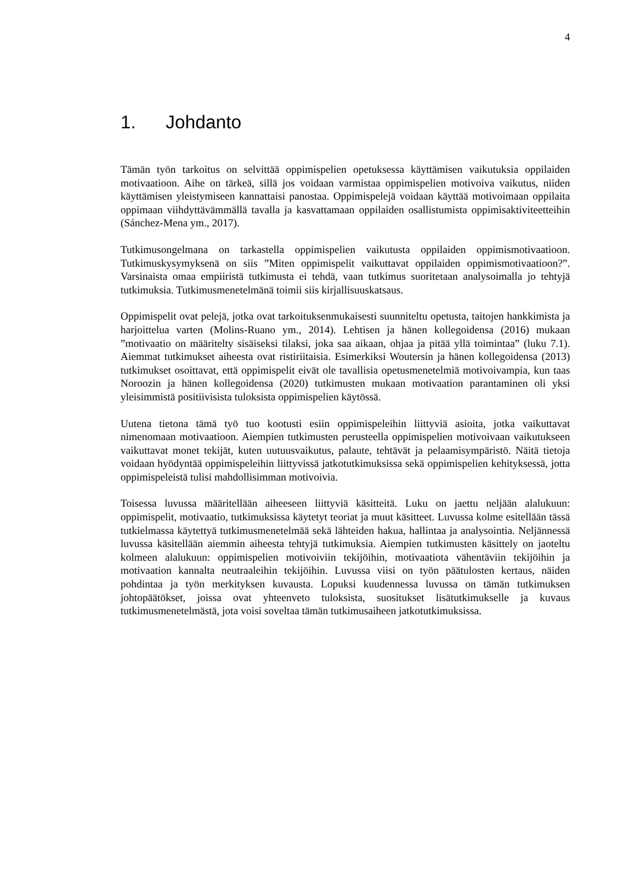4
1. Johdanto
Tämän työn tarkoitus on selvittää oppimispelien opetuksessa käyttämisen vaikutuksia oppilaiden motivaatioon. Aihe on tärkeä, sillä jos voidaan varmistaa oppimispelien motivoiva vaikutus, niiden käyttämisen yleistymiseen kannattaisi panostaa. Oppimispelejä voidaan käyttää motivoimaan oppilaita oppimaan viihdyttävämmällä tavalla ja kasvattamaan oppilaiden osallistumista oppimisaktiviteetteihin (Sánchez-Mena ym., 2017).
Tutkimusongelmana on tarkastella oppimispelien vaikutusta oppilaiden oppimismotivaatioon. Tutkimuskysymyksenä on siis ”Miten oppimispelit vaikuttavat oppilaiden oppimismotivaatioon?”. Varsinaista omaa empiiristä tutkimusta ei tehdä, vaan tutkimus suoritetaan analysoimalla jo tehtyjä tutkimuksia. Tutkimusmenetelmänä toimii siis kirjallisuuskatsaus.
Oppimispelit ovat pelejä, jotka ovat tarkoituksenmukaisesti suunniteltu opetusta, taitojen hankkimista ja harjoittelua varten (Molins-Ruano ym., 2014). Lehtisen ja hänen kollegoidensa (2016) mukaan ”motivaatio on määritelty sisäiseksi tilaksi, joka saa aikaan, ohjaa ja pitää yllä toimintaa” (luku 7.1). Aiemmat tutkimukset aiheesta ovat ristiriitaisia. Esimerkiksi Woutersin ja hänen kollegoidensa (2013) tutkimukset osoittavat, että oppimispelit eivät ole tavallisia opetusmenetelmiä motivoivampia, kun taas Noroozin ja hänen kollegoidensa (2020) tutkimusten mukaan motivaation parantaminen oli yksi yleisimmistä positiivisista tuloksista oppimispelien käytössä.
Uutena tietona tämä työ tuo kootusti esiin oppimispeleihin liittyviä asioita, jotka vaikuttavat nimenomaan motivaatioon. Aiempien tutkimusten perusteella oppimispelien motivoivaan vaikutukseen vaikuttavat monet tekijät, kuten uutuusvaikutus, palaute, tehtävät ja pelaamisympäristö. Näitä tietoja voidaan hyödyntää oppimispeleihin liittyvissä jatkotutkimuksissa sekä oppimispelien kehityksessä, jotta oppimispeleistä tulisi mahdollisimman motivoivia.
Toisessa luvussa määritellään aiheeseen liittyviä käsitteitä. Luku on jaettu neljään alalukuun: oppimispelit, motivaatio, tutkimuksissa käytetyt teoriat ja muut käsitteet. Luvussa kolme esitellään tässä tutkielmassa käytettyä tutkimusmenetelmää sekä lähteiden hakua, hallintaa ja analysointia. Neljännessä luvussa käsitellään aiemmin aiheesta tehtyjä tutkimuksia. Aiempien tutkimusten käsittely on jaoteltu kolmeen alalukuun: oppimispelien motivoiviin tekijöihin, motivaatiota vähentäviin tekijöihin ja motivaation kannalta neutraaleihin tekijöihin. Luvussa viisi on työn päätulosten kertaus, näiden pohdintaa ja työn merkityksen kuvausta. Lopuksi kuudennessa luvussa on tämän tutkimuksen johtopäätökset, joissa ovat yhteenveto tuloksista, suositukset lisätutkimukselle ja kuvaus tutkimusmenetelmästä, jota voisi soveltaa tämän tutkimusaiheen jatkotutkimuksissa.